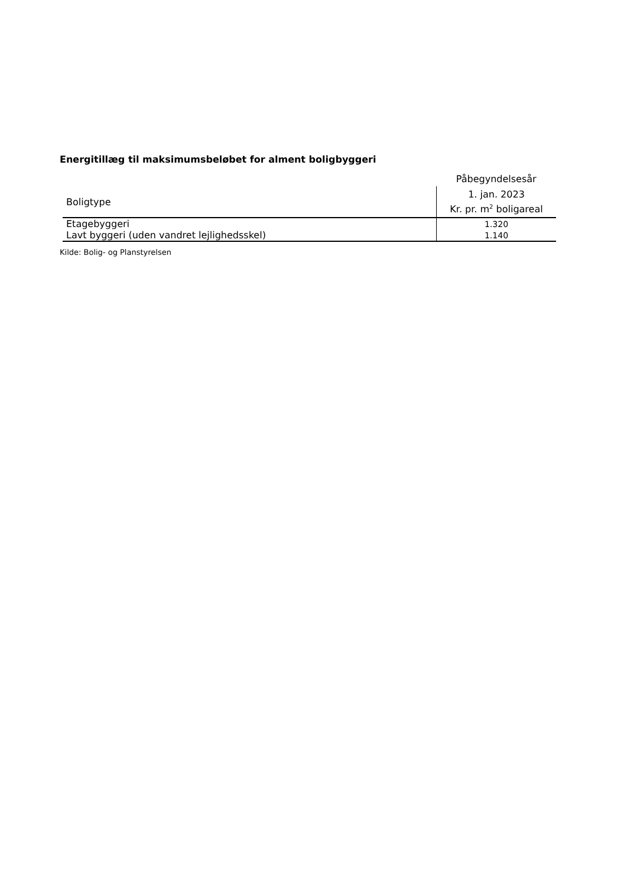Energitillæg til maksimumsbeløbet for alment boligbyggeri
| | Påbegyndelsesår |
| Boligtype | 1. jan. 2023 |
| | Kr. pr. m<sup>2</sup> boligareal |
| Etagebyggeri | 1.320 |
| Lavt byggeri (uden vandret lejlighedsskel) | 1.140 |
Kilde: Bolig- og Planstyrelsen